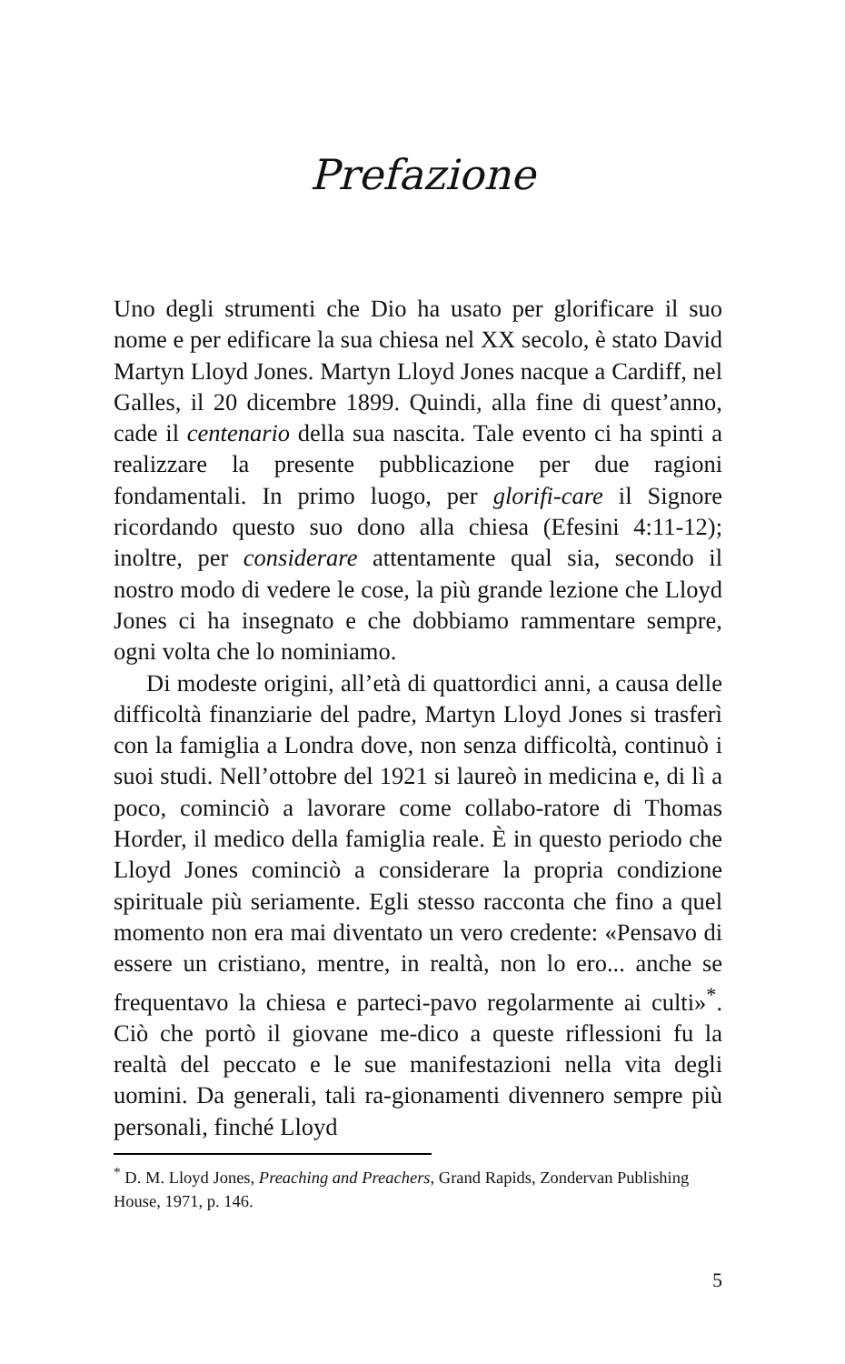Prefazione
Uno degli strumenti che Dio ha usato per glorificare il suo nome e per edificare la sua chiesa nel XX secolo, è stato David Martyn Lloyd Jones. Martyn Lloyd Jones nacque a Cardiff, nel Galles, il 20 dicembre 1899. Quindi, alla fine di quest’anno, cade il centenario della sua nascita. Tale evento ci ha spinti a realizzare la presente pubblicazione per due ragioni fondamentali. In primo luogo, per glorifi-care il Signore ricordando questo suo dono alla chiesa (Efesini 4:11-12); inoltre, per considerare attentamente qual sia, secondo il nostro modo di vedere le cose, la più grande lezione che Lloyd Jones ci ha insegnato e che dobbiamo rammentare sempre, ogni volta che lo nominiamo.
Di modeste origini, all’età di quattordici anni, a causa delle difficoltà finanziarie del padre, Martyn Lloyd Jones si trasferì con la famiglia a Londra dove, non senza difficoltà, continuò i suoi studi. Nell’ottobre del 1921 si laureò in medicina e, di lì a poco, cominciò a lavorare come collabo-ratore di Thomas Horder, il medico della famiglia reale. È in questo periodo che Lloyd Jones cominciò a considerare la propria condizione spirituale più seriamente. Egli stesso racconta che fino a quel momento non era mai diventato un vero credente: «Pensavo di essere un cristiano, mentre, in realtà, non lo ero... anche se frequentavo la chiesa e parteci-pavo regolarmente ai culti»<sup>*</sup>. Ciò che portò il giovane me-dico a queste riflessioni fu la realtà del peccato e le sue manifestazioni nella vita degli uomini. Da generali, tali ra-gionamenti divennero sempre più personali, finché Lloyd
<sup>*</sup> D. M. Lloyd Jones, Preaching and Preachers, Grand Rapids, Zondervan Publishing House, 1971, p. 146.
5